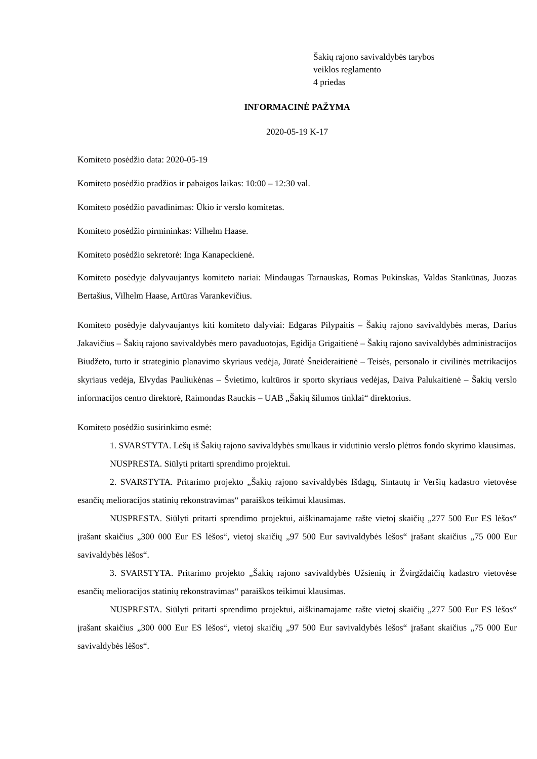Šakių rajono savivaldybės tarybos
veiklos reglamento
4 priedas
INFORMACINĖ PAŽYMA
2020-05-19 K-17
Komiteto posėdžio data: 2020-05-19
Komiteto posėdžio pradžios ir pabaigos laikas: 10:00 – 12:30 val.
Komiteto posėdžio pavadinimas: Ūkio ir verslo komitetas.
Komiteto posėdžio pirmininkas: Vilhelm Haase.
Komiteto posėdžio sekretorė: Inga Kanapeckienė.
Komiteto posėdyje dalyvaujantys komiteto nariai: Mindaugas Tarnauskas, Romas Pukinskas, Valdas Stankūnas, Juozas Bertašius, Vilhelm Haase, Artūras Varankevičius.
Komiteto posėdyje dalyvaujantys kiti komiteto dalyviai: Edgaras Pilypaitis – Šakių rajono savivaldybės meras, Darius Jakavičius – Šakių rajono savivaldybės mero pavaduotojas, Egidija Grigaitienė – Šakių rajono savivaldybės administracijos Biudžeto, turto ir strateginio planavimo skyriaus vedėja, Jūratė Šneideraitienė – Teisės, personalo ir civilinės metrikacijos skyriaus vedėja, Elvydas Pauliukėnas – Švietimo, kultūros ir sporto skyriaus vedėjas, Daiva Palukaitienė – Šakių verslo informacijos centro direktorė, Raimondas Rauckis – UAB „Šakių šilumos tinklai“ direktorius.
Komiteto posėdžio susirinkimo esmė:
1. SVARSTYTA. Lėšų iš Šakių rajono savivaldybės smulkaus ir vidutinio verslo plėtros fondo skyrimo klausimas.
NUSPRESTA. Siūlyti pritarti sprendimo projektui.
2. SVARSTYTA. Pritarimo projekto „Šakių rajono savivaldybės Išdagų, Sintautų ir Veršių kadastro vietovėse esančių melioracijos statinių rekonstravimas“ paraiškos teikimui klausimas.
NUSPRESTA. Siūlyti pritarti sprendimo projektui, aiškinamajame rašte vietoj skaičių „277 500 Eur ES lėšos“ įrašant skaičius „300 000 Eur ES lėšos“, vietoj skaičių „97 500 Eur savivaldybės lėšos“ įrašant skaičius „75 000 Eur savivaldybės lėšos“.
3. SVARSTYTA. Pritarimo projekto „Šakių rajono savivaldybės Užsienių ir Žvirgždaičių kadastro vietovėse esančių melioracijos statinių rekonstravimas“ paraiškos teikimui klausimas.
NUSPRESTA. Siūlyti pritarti sprendimo projektui, aiškinamajame rašte vietoj skaičių „277 500 Eur ES lėšos“ įrašant skaičius „300 000 Eur ES lėšos“, vietoj skaičių „97 500 Eur savivaldybės lėšos“ įrašant skaičius „75 000 Eur savivaldybės lėšos“.